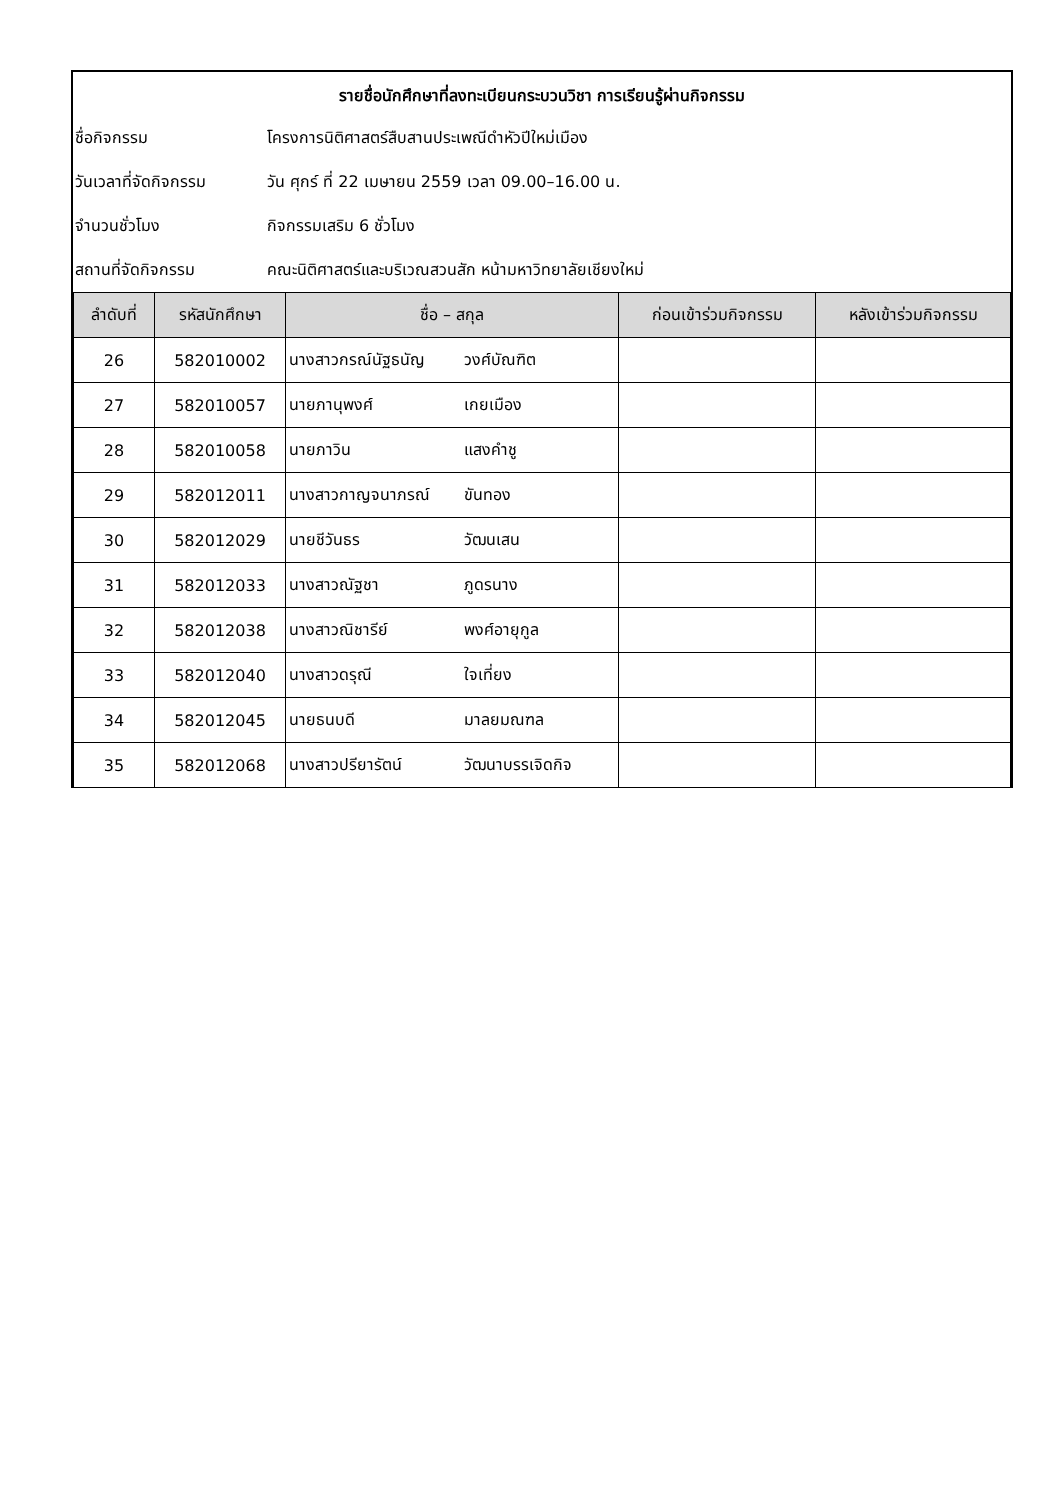รายชื่อนักศึกษาที่ลงทะเบียนกระบวนวิชา การเรียนรู้ผ่านกิจกรรม
ชื่อกิจกรรม โครงการนิติศาสตร์สืบสานประเพณีดำหัวปีใหม่เมือง
วันเวลาที่จัดกิจกรรม วัน ศุกร์ ที่ 22 เมษายน 2559 เวลา 09.00–16.00 น.
จำนวนชั่วโมง กิจกรรมเสริม 6 ชั่วโมง
สถานที่จัดกิจกรรม คณะนิติศาสตร์และบริเวณสวนสัก หน้ามหาวิทยาลัยเชียงใหม่
| ลำดับที่ | รหัสนักศึกษา | ชื่อ – สกุล | ก่อนเข้าร่วมกิจกรรม | หลังเข้าร่วมกิจกรรม |
| --- | --- | --- | --- | --- |
| 26 | 582010002 | นางสาวกรณ์นัฐธนัญ วงศ์บัณฑิต | | |
| 27 | 582010057 | นายภานุพงศ์ เกยเมือง | | |
| 28 | 582010058 | นายภาวิน แสงคำชู | | |
| 29 | 582012011 | นางสาวกาญจนาภรณ์ ขันทอง | | |
| 30 | 582012029 | นายชีวันธร วัฒนเสน | | |
| 31 | 582012033 | นางสาวณัฐชา ภูดรนาง | | |
| 32 | 582012038 | นางสาวณิชารีย์ พงศ์อายุกูล | | |
| 33 | 582012040 | นางสาวดรุณี ใจเที่ยง | | |
| 34 | 582012045 | นายธนบดี มาลยมณฑล | | |
| 35 | 582012068 | นางสาวปรียารัตน์ วัฒนาบรรเจิดกิจ | | |